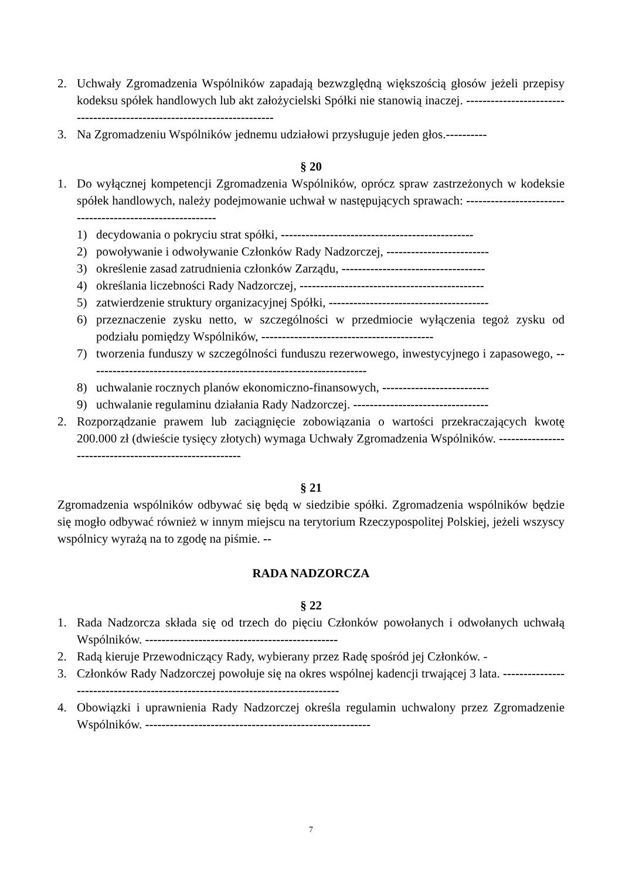2. Uchwały Zgromadzenia Wspólników zapadają bezwzględną większością głosów jeżeli przepisy kodeksu spółek handlowych lub akt założycielski Spółki nie stanowią inaczej. ------------------------------------------------------------------------
3. Na Zgromadzeniu Wspólników jednemu udziałowi przysługuje jeden głos.----------
§ 20
1. Do wyłącznej kompetencji Zgromadzenia Wspólników, oprócz spraw zastrzeżonych w kodeksie spółek handlowych, należy podejmowanie uchwał w następujących sprawach: ----------------------------------------------------------
1) decydowania o pokryciu strat spółki, -----------------------------------------------
2) powoływanie i odwoływanie Członków Rady Nadzorczej, -------------------------
3) określenie zasad zatrudnienia członków Zarządu, -----------------------------------
4) określania liczebności Rady Nadzorczej, ---------------------------------------------
5) zatwierdzenie struktury organizacyjnej Spółki, ---------------------------------------
6) przeznaczenie zysku netto, w szczególności w przedmiocie wyłączenia tegoż zysku od podziału pomiędzy Wspólników, ------------------------------------------
7) tworzenia funduszy w szczególności funduszu rezerwowego, inwestycyjnego i zapasowego, --------------------------------------------------------------------
8) uchwalanie rocznych planów ekonomiczno-finansowych, --------------------------
9) uchwalanie regulaminu działania Rady Nadzorczej. ---------------------------------
2. Rozporządzanie prawem lub zaciągnięcie zobowiązania o wartości przekraczających kwotę 200.000 zł (dwieście tysięcy złotych) wymaga Uchwały Zgromadzenia Wspólników. --------------------------------------------------------
§ 21
Zgromadzenia wspólników odbywać się będą w siedzibie spółki. Zgromadzenia wspólników będzie się mogło odbywać również w innym miejscu na terytorium Rzeczypospolitej Polskiej, jeżeli wszyscy wspólnicy wyrażą na to zgodę na piśmie. --
RADA NADZORCZA
§ 22
1. Rada Nadzorcza składa się od trzech do pięciu Członków powołanych i odwołanych uchwałą Wspólników. -----------------------------------------------
2. Radą kieruje Przewodniczący Rady, wybierany przez Radę spośród jej Członków. -
3. Członków Rady Nadzorczej powołuje się na okres wspólnej kadencji trwającej 3 lata. -------------------------------------------------------------------------------
4. Obowiązki i uprawnienia Rady Nadzorczej określa regulamin uchwalony przez Zgromadzenie Wspólników. -------------------------------------------------------
7